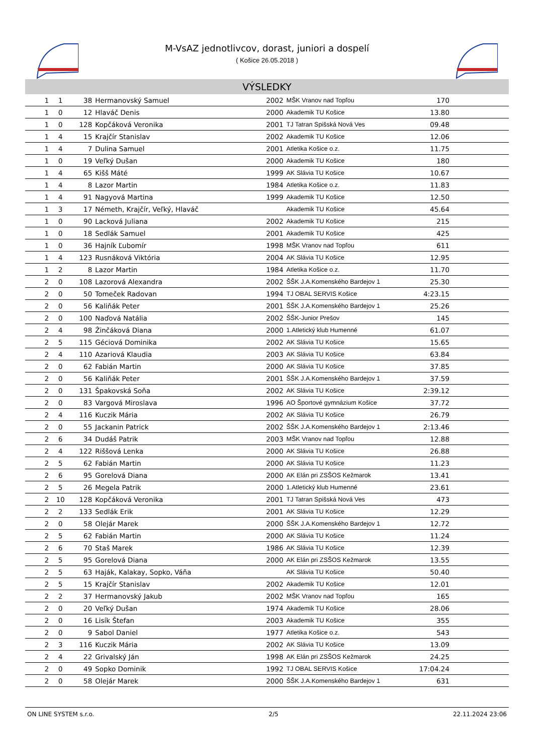M-VsAZ jednotlivcov, dorast, juniori a dospelí
( Košice 26.05.2018 )
VÝSLEDKY
| 1 | 1 | 38 | Hermanovský Samuel | 2002 | MŠK Vranov nad Topľou | 170 | |
| 1 | 0 | 12 | Hlaváč Denis | 2000 | Akademik TU Košice | 13.80 | |
| 1 | 0 | 128 | Kopčáková Veronika | 2001 | TJ Tatran Spišská Nová Ves | 09.48 | |
| 1 | 4 | 15 | Krajčír Stanislav | 2002 | Akademik TU Košice | 12.06 | |
| 1 | 4 | 7 | Dulina Samuel | 2001 | Atletika Košice o.z. | 11.75 | |
| 1 | 0 | 19 | Veľký Dušan | 2000 | Akademik TU Košice | 180 | |
| 1 | 4 | 65 | Kišš Máté | 1999 | AK Slávia TU Košice | 10.67 | |
| 1 | 4 | 8 | Lazor Martin | 1984 | Atletika Košice o.z. | 11.83 | |
| 1 | 4 | 91 | Nagyová Martina | 1999 | Akademik TU Košice | 12.50 | |
| 1 | 3 | 17 | Németh, Krajčír, Veľký, Hlaváč | | Akademik TU Košice | 45.64 | |
| 1 | 0 | 90 | Lacková Juliana | 2002 | Akademik TU Košice | 215 | |
| 1 | 0 | 18 | Sedlák Samuel | 2001 | Akademik TU Košice | 425 | |
| 1 | 0 | 36 | Hajník Ľubomír | 1998 | MŠK Vranov nad Topľou | 611 | |
| 1 | 4 | 123 | Rusnáková Viktória | 2004 | AK Slávia TU Košice | 12.95 | |
| 1 | 2 | 8 | Lazor Martin | 1984 | Atletika Košice o.z. | 11.70 | |
| 2 | 0 | 108 | Lazorová Alexandra | 2002 | ŠŠK J.A.Komenského Bardejov 1 | 25.30 | |
| 2 | 0 | 50 | Tomeček Radovan | 1994 | TJ OBAL SERVIS Košice | 4:23.15 | |
| 2 | 0 | 56 | Kaliňák Peter | 2001 | ŠŠK J.A.Komenského Bardejov 1 | 25.26 | |
| 2 | 0 | 100 | Naďová Natália | 2002 | ŠŠK-Junior Prešov | 145 | |
| 2 | 4 | 98 | Žinčáková Diana | 2000 | 1.Atletický klub Humenné | 61.07 | |
| 2 | 5 | 115 | Géciová Dominika | 2002 | AK Slávia TU Košice | 15.65 | |
| 2 | 4 | 110 | Azariová Klaudia | 2003 | AK Slávia TU Košice | 63.84 | |
| 2 | 0 | 62 | Fabián Martin | 2000 | AK Slávia TU Košice | 37.85 | |
| 2 | 0 | 56 | Kaliňák Peter | 2001 | ŠŠK J.A.Komenského Bardejov 1 | 37.59 | |
| 2 | 0 | 131 | Špakovská Soňa | 2002 | AK Slávia TU Košice | 2:39.12 | |
| 2 | 0 | 83 | Vargová Miroslava | 1996 | AO Športové gymnázium Košice | 37.72 | |
| 2 | 4 | 116 | Kuczik Mária | 2002 | AK Slávia TU Košice | 26.79 | |
| 2 | 0 | 55 | Jackanin Patrick | 2002 | ŠŠK J.A.Komenského Bardejov 1 | 2:13.46 | |
| 2 | 6 | 34 | Dudáš Patrik | 2003 | MŠK Vranov nad Topľou | 12.88 | |
| 2 | 4 | 122 | Riššová Lenka | 2000 | AK Slávia TU Košice | 26.88 | |
| 2 | 5 | 62 | Fabián Martin | 2000 | AK Slávia TU Košice | 11.23 | |
| 2 | 6 | 95 | Gorelová Diana | 2000 | AK Elán pri ZSŠOS Kežmarok | 13.41 | |
| 2 | 5 | 26 | Megela Patrik | 2000 | 1.Atletický klub Humenné | 23.61 | |
| 2 | 10 | 128 | Kopčáková Veronika | 2001 | TJ Tatran Spišská Nová Ves | 473 | |
| 2 | 2 | 133 | Sedlák Erik | 2001 | AK Slávia TU Košice | 12.29 | |
| 2 | 0 | 58 | Olejár Marek | 2000 | ŠŠK J.A.Komenského Bardejov 1 | 12.72 | |
| 2 | 5 | 62 | Fabián Martin | 2000 | AK Slávia TU Košice | 11.24 | |
| 2 | 6 | 70 | Staš Marek | 1986 | AK Slávia TU Košice | 12.39 | |
| 2 | 5 | 95 | Gorelová Diana | 2000 | AK Elán pri ZSŠOS Kežmarok | 13.55 | |
| 2 | 5 | 63 | Haják, Kalakay, Sopko, Váňa | | AK Slávia TU Košice | 50.40 | |
| 2 | 5 | 15 | Krajčír Stanislav | 2002 | Akademik TU Košice | 12.01 | |
| 2 | 2 | 37 | Hermanovský Jakub | 2002 | MŠK Vranov nad Topľou | 165 | |
| 2 | 0 | 20 | Veľký Dušan | 1974 | Akademik TU Košice | 28.06 | |
| 2 | 0 | 16 | Lisík Štefan | 2003 | Akademik TU Košice | 355 | |
| 2 | 0 | 9 | Sabol Daniel | 1977 | Atletika Košice o.z. | 543 | |
| 2 | 3 | 116 | Kuczik Mária | 2002 | AK Slávia TU Košice | 13.09 | |
| 2 | 4 | 22 | Grivalský Ján | 1998 | AK Elán pri ZSŠOS Kežmarok | 24.25 | |
| 2 | 0 | 49 | Sopko Dominik | 1992 | TJ OBAL SERVIS Košice | 17:04.24 | |
| 2 | 0 | 58 | Olejár Marek | 2000 | ŠŠK J.A.Komenského Bardejov 1 | 631 | |
ON LINE SYSTEM s.r.o. 2/5 22.11.2024 23:06